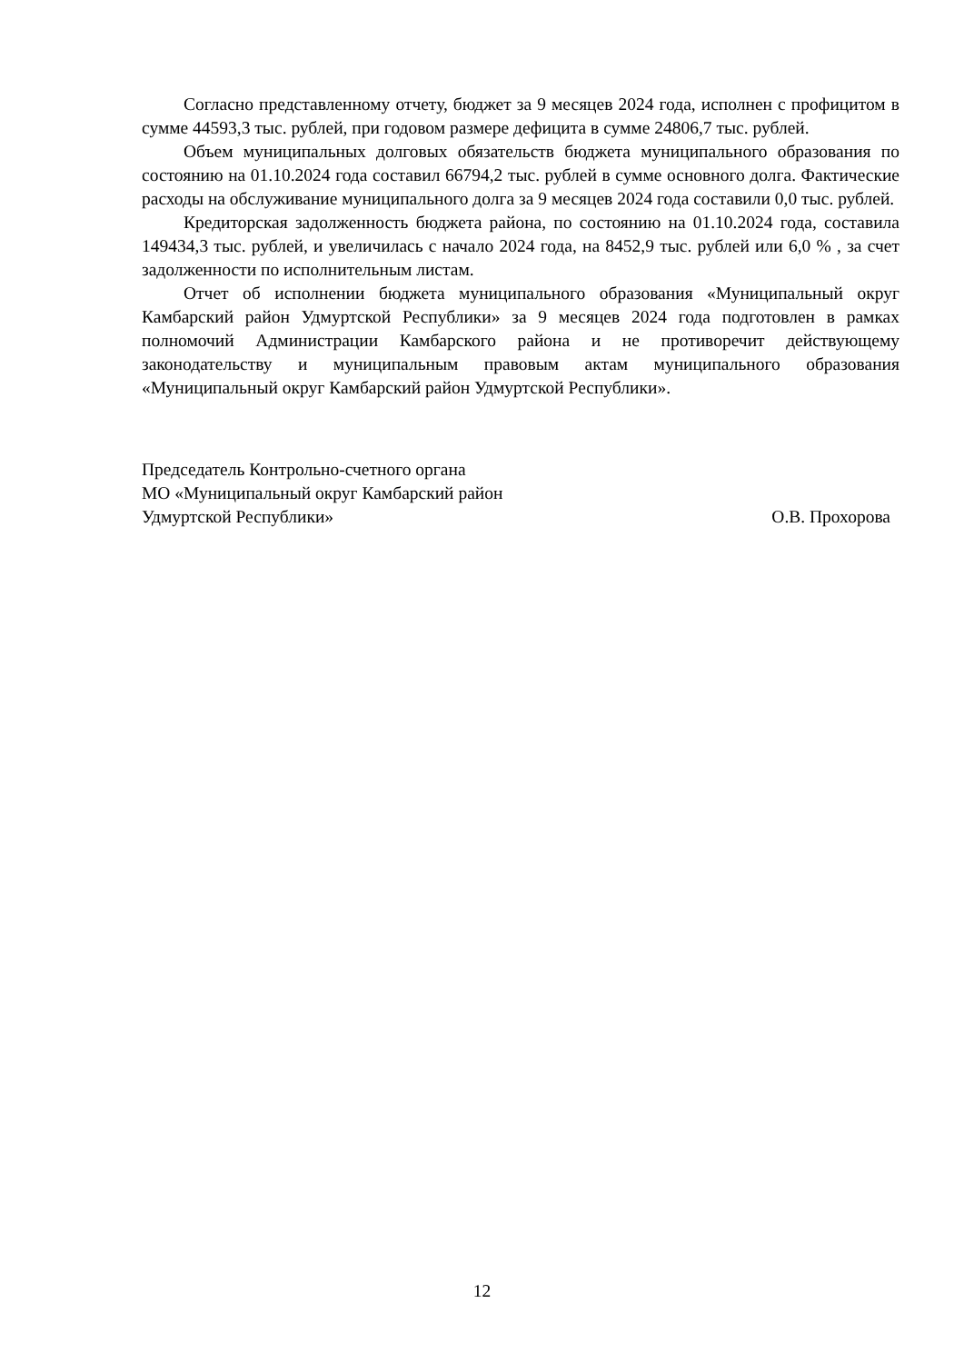Согласно представленному отчету, бюджет за 9 месяцев 2024 года, исполнен с профицитом в сумме 44593,3 тыс. рублей, при годовом размере дефицита в сумме 24806,7 тыс. рублей.
Объем муниципальных долговых обязательств бюджета муниципального образования по состоянию на 01.10.2024 года составил 66794,2 тыс. рублей в сумме основного долга. Фактические расходы на обслуживание муниципального долга за 9 месяцев 2024 года составили 0,0 тыс. рублей.
Кредиторская задолженность бюджета района, по состоянию на 01.10.2024 года, составила 149434,3 тыс. рублей, и увеличилась с начало 2024 года, на 8452,9 тыс. рублей или 6,0 % , за счет задолженности по исполнительным листам.
Отчет об исполнении бюджета муниципального образования «Муниципальный округ Камбарский район Удмуртской Республики» за 9 месяцев 2024 года подготовлен в рамках полномочий Администрации Камбарского района и не противоречит действующему законодательству и муниципальным правовым актам муниципального образования «Муниципальный округ Камбарский район Удмуртской Республики».
Председатель Контрольно-счетного органа
МО «Муниципальный округ Камбарский район
Удмуртской Республики» О.В. Прохорова
12